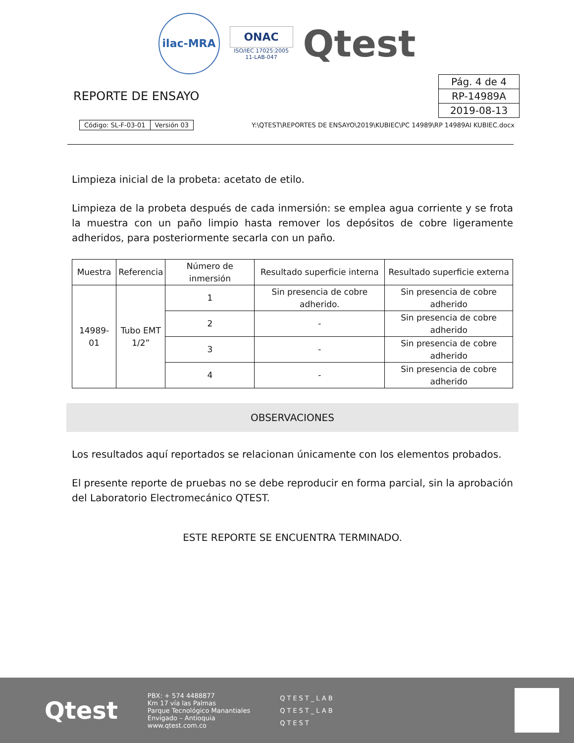ilac-MRA
ONAC
ISO/IEC 17025:2005
11-LAB-047
Qtest
REPORTE DE ENSAYO
| Pág. 4 de 4 |
| RP-14989A |
| 2019-08-13 |
| Código: SL-F-03-01 | Versión 03 |
Y:\QTEST\REPORTES DE ENSAYO\2019\KUBIEC\PC 14989\RP 14989AI KUBIEC.docx
Limpieza inicial de la probeta: acetato de etilo.
Limpieza de la probeta después de cada inmersión: se emplea agua corriente y se frota la muestra con un paño limpio hasta remover los depósitos de cobre ligeramente adheridos, para posteriormente secarla con un paño.
| Muestra | Referencia | Número de inmersión | Resultado superficie interna | Resultado superficie externa |
| --- | --- | --- | --- | --- |
| 14989-01 | Tubo EMT 1/2” | 1 | Sin presencia de cobre adherido. | Sin presencia de cobre adherido |
| | | 2 | - | Sin presencia de cobre adherido |
| | | 3 | - | Sin presencia de cobre adherido |
| | | 4 | - | Sin presencia de cobre adherido |
OBSERVACIONES
Los resultados aquí reportados se relacionan únicamente con los elementos probados.
El presente reporte de pruebas no se debe reproducir en forma parcial, sin la aprobación del Laboratorio Electromecánico QTEST.
ESTE REPORTE SE ENCUENTRA TERMINADO.
Qtest
PBX: + 574 4488877
Km 17 vía las Palmas
Parque Tecnológico Manantiales
Envigado – Antioquia
www.qtest.com.co
QTEST_LAB
QTEST_LAB
QTEST